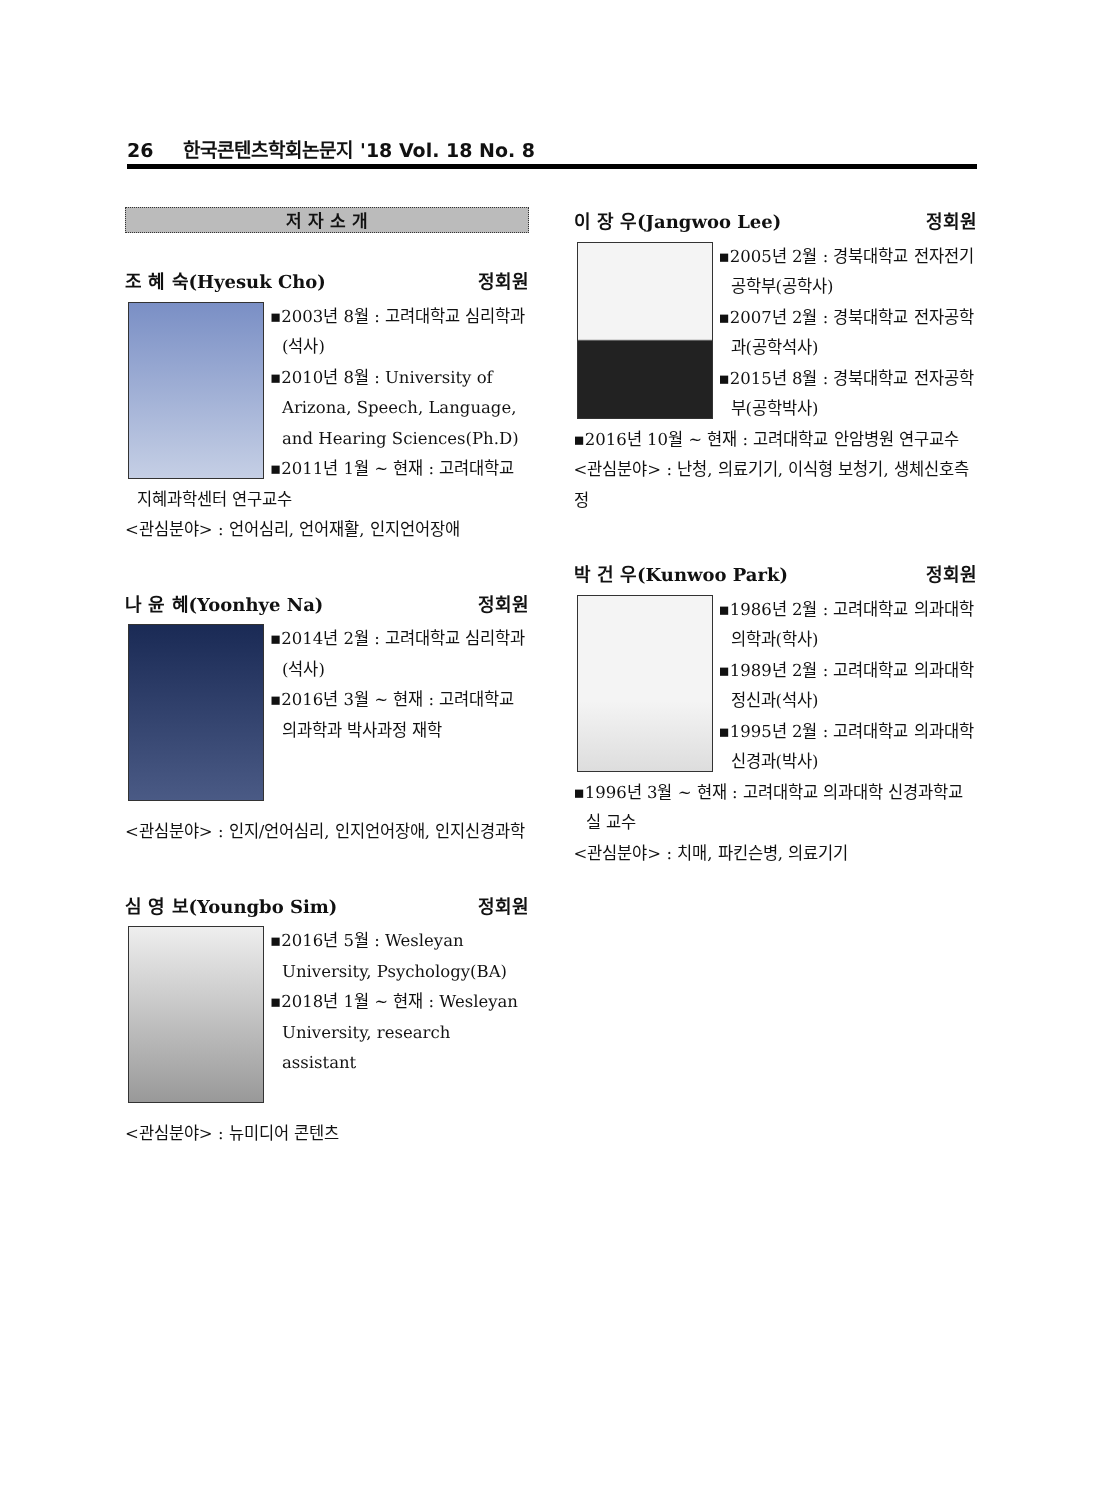26 한국콘텐츠학회논문지 '18 Vol. 18 No. 8
저 자 소 개
조 혜 숙(Hyesuk Cho) 정회원
▪2003년 8월 : 고려대학교 심리학과(석사)
▪2010년 8월 : University of Arizona, Speech, Language, and Hearing Sciences(Ph.D)
▪2011년 1월 ~ 현재 : 고려대학교 지혜과학센터 연구교수
<관심분야> : 언어심리, 언어재활, 인지언어장애
나 윤 혜(Yoonhye Na) 정회원
▪2014년 2월 : 고려대학교 심리학과(석사)
▪2016년 3월 ~ 현재 : 고려대학교 의과학과 박사과정 재학
<관심분야> : 인지/언어심리, 인지언어장애, 인지신경과학
심 영 보(Youngbo Sim) 정회원
▪2016년 5월 : Wesleyan University, Psychology(BA)
▪2018년 1월 ~ 현재 : Wesleyan University, research assistant
<관심분야> : 뉴미디어 콘텐츠
이 장 우(Jangwoo Lee) 정회원
▪2005년 2월 : 경북대학교 전자전기공학부(공학사)
▪2007년 2월 : 경북대학교 전자공학과(공학석사)
▪2015년 8월 : 경북대학교 전자공학부(공학박사)
▪2016년 10월 ~ 현재 : 고려대학교 안암병원 연구교수
<관심분야> : 난청, 의료기기, 이식형 보청기, 생체신호측정
박 건 우(Kunwoo Park) 정회원
▪1986년 2월 : 고려대학교 의과대학 의학과(학사)
▪1989년 2월 : 고려대학교 의과대학 정신과(석사)
▪1995년 2월 : 고려대학교 의과대학 신경과(박사)
▪1996년 3월 ~ 현재 : 고려대학교 의과대학 신경과학교실 교수
<관심분야> : 치매, 파킨슨병, 의료기기